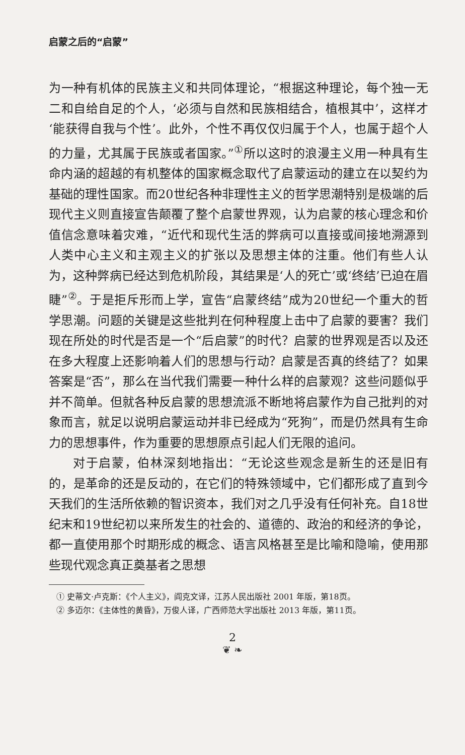启蒙之后的“启蒙”
为一种有机体的民族主义和共同体理论，“根据这种理论，每个独一无二和自给自足的个人，‘必须与自然和民族相结合，植根其中’，这样才‘能获得自我与个性’。此外，个性不再仅仅归属于个人，也属于超个人的力量，尤其属于民族或者国家。”<sup>①</sup>所以这时的浪漫主义用一种具有生命内涵的超越的有机整体的国家概念取代了启蒙运动的建立在以契约为基础的理性国家。而20世纪各种非理性主义的哲学思潮特别是极端的后现代主义则直接宣告颠覆了整个启蒙世界观，认为启蒙的核心理念和价值信念意味着灾难，“近代和现代生活的弊病可以直接或间接地溯源到人类中心主义和主观主义的扩张以及思想主体的注重。他们有些人认为，这种弊病已经达到危机阶段，其结果是‘人的死亡’或‘终结’已迫在眉睫”<sup>②</sup>。于是拒斥形而上学，宣告“启蒙终结”成为20世纪一个重大的哲学思潮。问题的关键是这些批判在何种程度上击中了启蒙的要害？我们现在所处的时代是否是一个“后启蒙”的时代？启蒙的世界观是否以及还在多大程度上还影响着人们的思想与行动？启蒙是否真的终结了？如果答案是“否”，那么在当代我们需要一种什么样的启蒙观？这些问题似乎并不简单。但就各种反启蒙的思想流派不断地将启蒙作为自己批判的对象而言，就足以说明启蒙运动并非已经成为“死狗”，而是仍然具有生命力的思想事件，作为重要的思想原点引起人们无限的追问。
对于启蒙，伯林深刻地指出：“无论这些观念是新生的还是旧有的，是革命的还是反动的，在它们的特殊领域中，它们都形成了直到今天我们的生活所依赖的智识资本，我们对之几乎没有任何补充。自18世纪末和19世纪初以来所发生的社会的、道德的、政治的和经济的争论，都一直使用那个时期形成的概念、语言风格甚至是比喻和隐喻，使用那些现代观念真正奠基者之思想
① 史蒂文·卢克斯：《个人主义》，阎克文译，江苏人民出版社 2001 年版，第18页。
② 多迈尔：《主体性的黄昏》，万俊人译，广西师范大学出版社 2013 年版，第11页。
2
❦ ❧